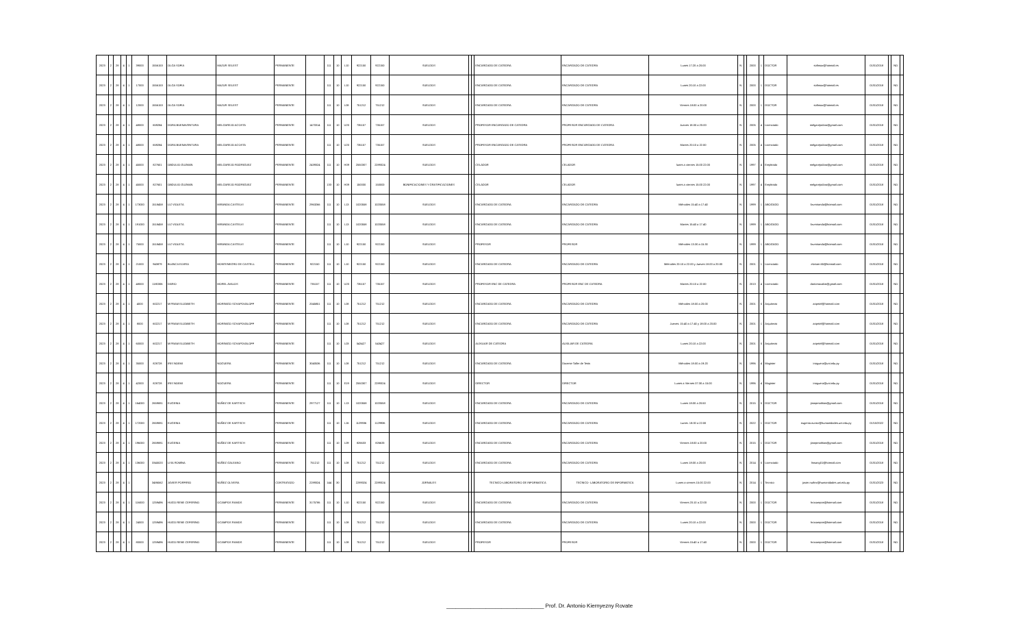| 2023 | 2 | 28 | 4 | 1 | 39000 | 1556153 | OLGA SOFIA | MAZUR SELEST | PERMANENTE | | 111 | 10 | L10 | 922150 | 922150 | SUELDOS | | | ENCARGADO DE CATEDRA | ENCARGADO DE CATEDRA | Lunes 17:20 a 20:00 | N | | 2000 | 1 | DOCTOR | sofimaz@hotmail.es | 01/01/2018 | | NO | |
| 2023 | 2 | 28 | 4 | 1 | 17000 | 1556153 | OLGA SOFIA | MAZUR SELEST | PERMANENTE | | 111 | 10 | L10 | 922150 | 922150 | SUELDOS | | | ENCARGADO DE CATEDRA | ENCARGADO DE CATEDRA | Lunes 20:10 a 22:00 | N | | 2000 | 1 | DOCTOR | sofimaz@hotmail.es | 01/01/2018 | | NO | |
| 2023 | 2 | 28 | 4 | 1 | 12000 | 1556153 | OLGA SOFIA | MAZUR SELEST | PERMANENTE | | 111 | 10 | L08 | 751212 | 751212 | SUELDOS | | | ENCARGADO DE CATEDRA | ENCARGADO DE CATEDRA | Viernes 18:00 a 20:00 | N | | 2000 | 1 | DOCTOR | sofimaz@hotmail.es | 01/01/2018 | | NO | |
| 2023 | 2 | 28 | 4 | 1 | 48000 | 659284 | DORA BUENAVENTURA | MELGAREJO ACOSTA | PERMANENTE | 1470314 | 111 | 10 | U20 | 735157 | 735157 | SUELDOS | | | PROFESOR ENCARGADO DE CATEDRA | PROFESOR ENCARGADO DE CATEDRA | Jueves 18:00 a 20:00 | N | | 2005 | 4 | Licenciado | melgarejodora@gmail.com | 01/01/2018 | | NO | |
| 2023 | 2 | 28 | 4 | 1 | 48000 | 659284 | DORA BUENAVENTURA | MELGAREJO ACOSTA | PERMANENTE | | 111 | 10 | U20 | 735157 | 735157 | SUELDOS | | | PROFESOR ENCARGADO DE CATEDRA | PROFESOR ENCARGADO DE CATEDRA | Martes 20:10 a 22:00 | N | | 2005 | 4 | Licenciado | melgarejodora@gmail.com | 01/01/2018 | | NO | |
| 2023 | 2 | 28 | 4 | 1 | 45000 | 827601 | OBDULIO GUZMAN | MELGAREJO RODRIGUEZ | PERMANENTE | 2439324 | 111 | 10 | H09 | 2550307 | 2289324 | SUELDOS | | | CELADOR | CELADOR | lunes a viernes 15:00 22:00 | N | | 1997 | 4 | Empleado | melgarejodora@gmail.com | 01/01/2018 | | NO | |
| 2023 | 2 | 28 | 4 | 1 | 45000 | 827601 | OBDULIO GUZMAN | MELGAREJO RODRIGUEZ | PERMANENTE | | 133 | 10 | H09 | 150000 | 150000 | BONIFICACIONES Y GRATIFICACIONES | | | CELADOR | CELADOR | lunes a viernes 15:00 22:00 | N | | 1997 | 4 | Empleado | melgarejodora@gmail.com | 01/01/2018 | | NO | |
| 2023 | 2 | 28 | 4 | 1 | 173000 | 1518458 | LIZ VIOLETA | MIRANDA CASTELVI | PERMANENTE | 2963266 | 111 | 10 | L13 | 1020558 | 1020558 | SUELDOS | | | ENCARGADO DE CATEDRA | ENCARGADO DE CATEDRA | Miércoles 15:40 a 17:40 | N | | 1999 | 1 | ABOGADO | lizvmiranda@hotmail.com | 01/01/2018 | | NO | |
| 2023 | 2 | 28 | 4 | 1 | 191000 | 1518458 | LIZ VIOLETA | MIRANDA CASTELVI | PERMANENTE | | 111 | 10 | L13 | 1020558 | 1020558 | SUELDOS | | | ENCARGADO DE CATEDRA | ENCARGADO DE CATEDRA | Martes 15:40 a 17:40 | N | | 1999 | 1 | ABOGADO | lizvmiranda@hotmail.com | 01/01/2018 | | NO | |
| 2023 | 2 | 28 | 4 | 1 | 75000 | 1518458 | LIZ VIOLETA | MIRANDA CASTELVI | PERMANENTE | | 111 | 10 | L10 | 922150 | 922150 | SUELDOS | | | PROFESOR | PROFESOR | Miércoles 13:30 a 15:30 | N | | 1999 | 1 | ABOGADO | lizvmiranda@hotmail.com | 01/01/2018 | | NO | |
| 2023 | 2 | 28 | 4 | 1 | 21000 | 943879 | BLANCA ELVIRA | MONTENEGRO DE CASTELL | PERMANENTE | 922150 | 111 | 10 | L10 | 922150 | 922150 | SUELDOS | | | ENCARGADO DE CATEDRA | ENCARGADO DE CATEDRA | Miércoles 20:10 a 22:00 y Jueves 18:00 a 20:00 | N | | 2001 | 1 | Licenciado | elviram.65@hotmail.com | 01/01/2018 | | NO | |
| 2023 | 2 | 28 | 4 | 1 | 48000 | 1180306 | DARIO | MOREL AVALOS | PERMANENTE | 735157 | 111 | 10 | U20 | 735157 | 735157 | SUELDOS | | | PROFESOR ENC DE CATEDRA | PROFESOR ENC DE CATEDRA | Martes 20:10 a 22:00 | N | | 2013 | 4 | Licenciado | dariomavalos@gmail.com | 01/01/2018 | | NO | |
| 2023 | 2 | 28 | 4 | 1 | 4000 | 602217 | MYRIAM ELIZABETH | MORINIGO SCHAPOVALOFF | PERMANENTE | 2045851 | 111 | 10 | L08 | 751212 | 751212 | SUELDOS | | | ENCARGADO DE CATEDRA | ENCARGADO DE CATEDRA | Miércoles 18:00 a 20:00 | N | | 2001 | 5 | Arquitecto | arqmiel@hotmail.com | 01/01/2018 | | NO | |
| 2023 | 2 | 28 | 4 | 1 | 8000 | 602217 | MYRIAM ELIZABETH | MORINIGO SCHAPOVALOFF | PERMANENTE | | 111 | 10 | L08 | 751212 | 751212 | SUELDOS | | | ENCARGADO DE CATEDRA | ENCARGADO DE CATEDRA | Jueves: 15:40 a 17:40 y 18:00 a 20:00 | N | | 2001 | 1 | Arquitecto | arqmiel@hotmail.com | 01/01/2018 | | NO | |
| 2023 | 2 | 28 | 4 | 1 | 60000 | 602217 | MYRIAM ELIZABETH | MORINIGO SCHAPOVALOFF | PERMANENTE | | 111 | 10 | L03 | 543427 | 543427 | SUELDOS | | | AUXILIAR DE CATEDRA | AUXILIAR DE CATEDRA | Lunes 20:10 a 22:00 | N | | 2001 | 5 | Arquitecto | arqmiel@hotmail.com | 01/01/2018 | | NO | |
| 2023 | 2 | 28 | 4 | 1 | 35000 | 828728 | IRIS NOEMI | NOGUERA | PERMANENTE | 3040536 | 111 | 10 | L08 | 751212 | 751212 | SUELDOS | | | ENCARGADO DE CATEDRA | Docente Taller de Tesis | Miércoles 18:00 a 19:20 | N | | 1996 | 4 | Magister | inoguera@uni.edu.py | 01/01/2018 | | NO | |
| 2023 | 2 | 28 | 4 | 1 | 42000 | 828728 | IRIS NOEMI | NOGUERA | PERMANENTE | | 111 | 10 | E19 | 2550307 | 2289324 | SUELDOS | | | DIRECTOR | DIRECTOR | Lunes a Viernes 07:30 a 15:00 | N | | 1996 | 4 | Magister | inoguera@uni.edu.py | 01/01/2018 | | NO | |
| 2023 | 2 | 28 | 4 | 1 | 164000 | 2659881 | EUGENIA | NUÑEZ DE KARTSCH | PERMANENTE | 2977127 | 111 | 10 | L13 | 1020558 | 1020558 | SUELDOS | | | ENCARGADO DE CATEDRA | ENCARGADO DE CATEDRA | Lunes 18:00 a 20:50 | N | | 2015 | 5 | DOCTOR | josepmathias@gmail.com | 01/01/2018 | | NO | |
| 2023 | 2 | 28 | 4 | 1 | 172000 | 2659881 | EUGENIA | NUÑEZ DE KARTSCH | PERMANENTE | | 111 | 10 | L16 | 1129936 | 1129936 | SUELDOS | | | ENCARGADO DE CATEDRA | ENCARGADO DE CATEDRA | Lunes: 18:00 a 22:00 | N | | 2022 | 1 | DOCTOR | eugenia.nunez@humanidades.uni.edu.py | 01/10/2022 | | NO | |
| 2023 | 2 | 28 | 4 | 1 | 196000 | 2659881 | EUGENIA | NUÑEZ DE KARTSCH | PERMANENTE | | 111 | 10 | L09 | 826633 | 826633 | SUELDOS | | | ENCARGADO DE CATEDRA | ENCARGADO DE CATEDRA | Viernes 18:00 a 20:00 | N | | 2015 | 1 | DOCTOR | josepmathias@gmail.com | 01/01/2018 | | NO | |
| 2023 | 2 | 28 | 4 | 1 | 136000 | 3345020 | LISA ROMINA | NUÑEZ GALEANO | PERMANENTE | 751212 | 111 | 10 | L08 | 751212 | 751212 | SUELDOS | | | ENCARGADO DE CATEDRA | ENCARGADO DE CATEDRA | Lunes 18:00 a 20:00 | N | | 2014 | 5 | Licenciado | lissang01@hotmail.com | 01/01/2018 | | NO | |
| 2023 | 2 | 28 | 4 | 1 | | 3486562 | JAVIER PORFIRIO | NUÑEZ OLIVERA | CONTRATADO | 2289324 | 144 | 30 | | 2289324 | 2289324 | JORNALES | | | TECNICO-LABORATORIO DE INFORMATICA | TECNICO- LABORATORIO DE INFORMATICA | Lunes a viernes 15:00 22:00 | N | | 2014 | 1 | Tecnico | javier.nuñez@humanidades.uni.edu.py | 01/01/2023 | | NO | |
| 2023 | 2 | 28 | 4 | 1 | 116000 | 1259496 | HUGO RENE CEFERINO | OCAMPOS RAMOS | PERMANENTE | 3175786 | 111 | 10 | L10 | 922150 | 922150 | SUELDOS | | | ENCARGADO DE CATEDRA | ENCARGADO DE CATEDRA | Viernes 20:10 a 22:00 | N | | 2000 | 1 | DOCTOR | hrocampos@hotmail.com | 01/01/2018 | | NO | |
| 2023 | 2 | 28 | 4 | 1 | 24000 | 1259496 | HUGO RENE CEFERINO | OCAMPOS RAMOS | PERMANENTE | | 111 | 10 | L08 | 751212 | 751212 | SUELDOS | | | ENCARGADO DE CATEDRA | ENCARGADO DE CATEDRA | Lunes 20:10 a 22:00 | N | | 2000 | 1 | DOCTOR | hrocampos@hotmail.com | 01/01/2018 | | NO | |
| 2023 | 2 | 28 | 4 | 1 | 80000 | 1259496 | HUGO RENE CEFERINO | OCAMPOS RAMOS | PERMANENTE | | 111 | 10 | L08 | 751212 | 751212 | SUELDOS | | | PROFESOR | PROFESOR | Viernes 15:40 a 17:40 | N | | 2000 | 1 | DOCTOR | hrocampos@hotmail.com | 01/01/2018 | | NO | |
________________________________ Prof. Dr. Antonio Kiernyezny Rovate